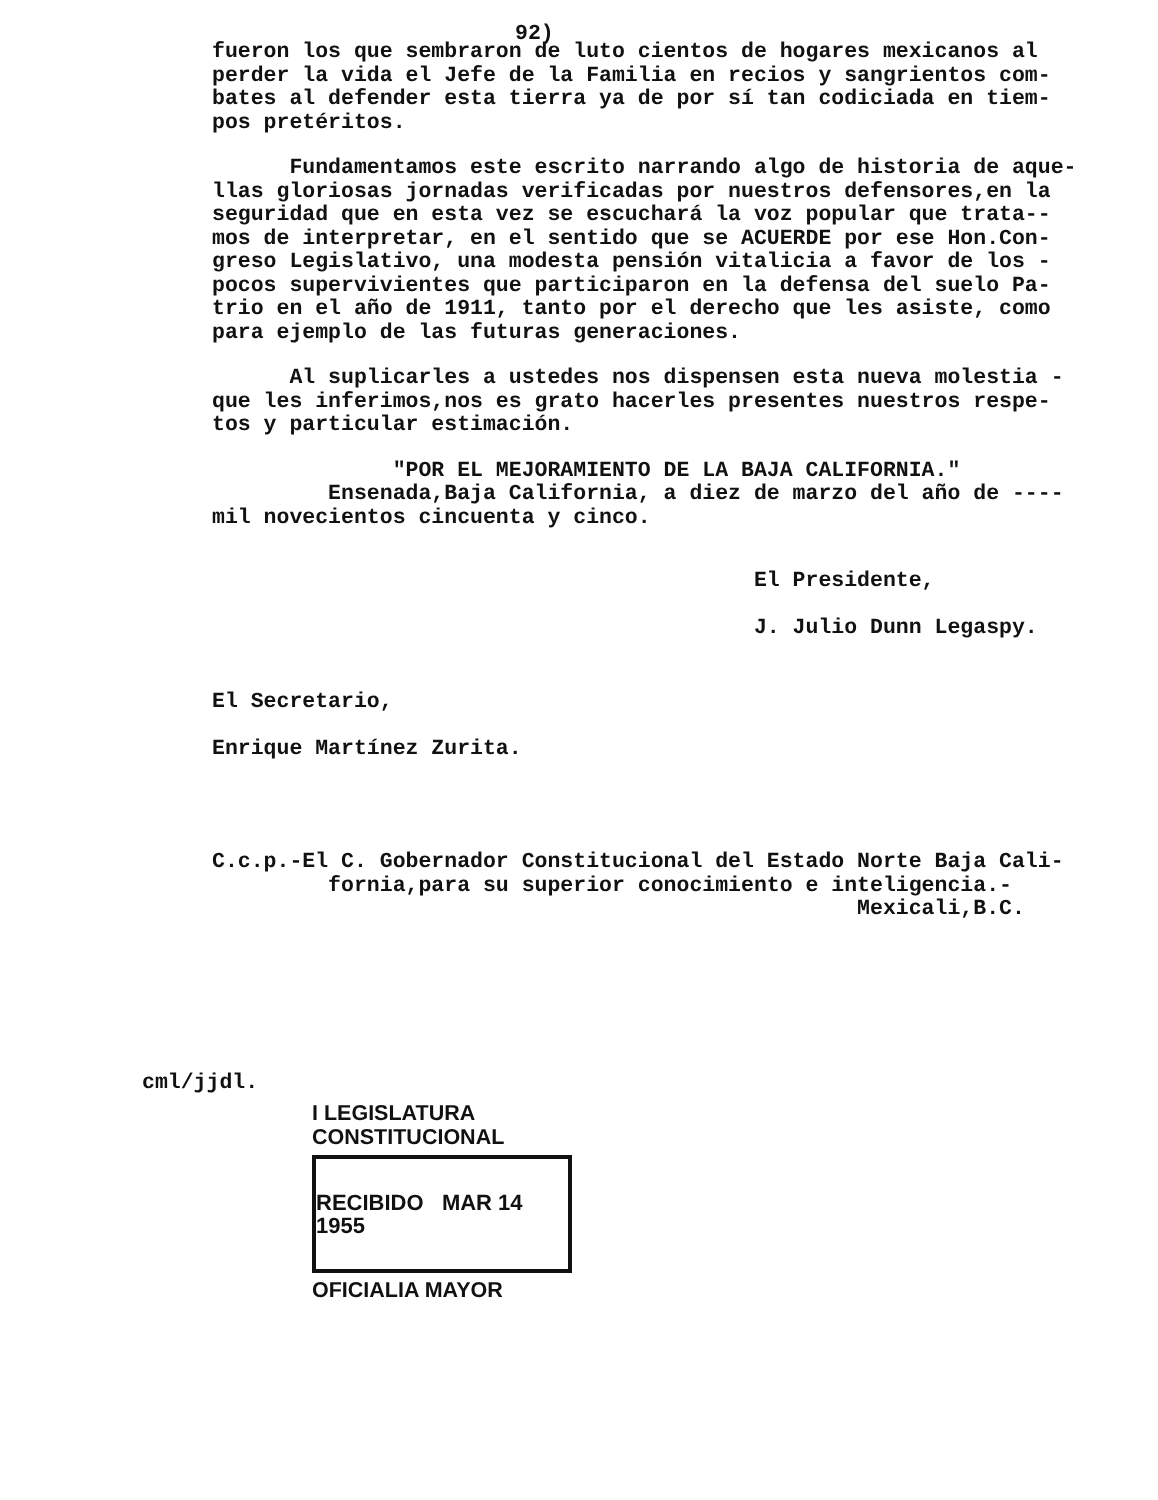92)
fueron los que sembraron de luto cientos de hogares mexicanos al perder la vida el Jefe de la Familia en recios y sangrientos com- bates al defender esta tierra ya de por sí tan codiciada en tiem- pos pretéritos.
Fundamentamos este escrito narrando algo de historia de aque- llas gloriosas jornadas verificadas por nuestros defensores,en la seguridad que en esta vez se escuchará la voz popular que trata-- mos de interpretar, en el sentido que se ACUERDE por ese Hon.Con- greso Legislativo, una modesta pensión vitalicia a favor de los - pocos supervivientes que participaron en la defensa del suelo Pa- trio en el año de 1911, tanto por el derecho que les asiste, como para ejemplo de las futuras generaciones.
Al suplicarles a ustedes nos dispensen esta nueva molestia - que les inferimos,nos es grato hacerles presentes nuestros respe- tos y particular estimación.
"POR EL MEJORAMIENTO DE LA BAJA CALIFORNIA." Ensenada,Baja California, a diez de marzo del año de ---- mil novecientos cincuenta y cinco.
El Presidente, J. Julio Dunn Legaspy.
El Secretario, Enrique Martínez Zurita.
C.c.p.-El C. Gobernador Constitucional del Estado Norte Baja Cali- fornia,para su superior conocimiento e inteligencia.- Mexicali,B.C.
cml/jjdl.
I LEGISLATURA CONSTITUCIONAL
RECIBIDO MAR 14 1955
OFICIALIA MAYOR